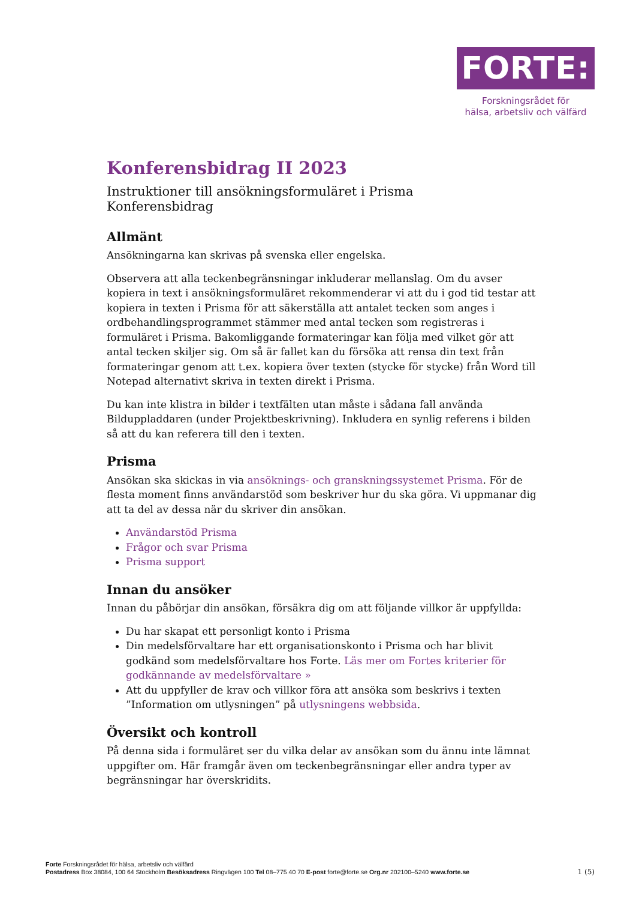FORTE:
Forskningsrådet för
hälsa, arbetsliv och välfärd
Konferensbidrag II 2023
Instruktioner till ansökningsformuläret i Prisma
Konferensbidrag
Allmänt
Ansökningarna kan skrivas på svenska eller engelska.
Observera att alla teckenbegränsningar inkluderar mellanslag. Om du avser kopiera in text i ansökningsformuläret rekommenderar vi att du i god tid testar att kopiera in texten i Prisma för att säkerställa att antalet tecken som anges i ordbehandlingsprogrammet stämmer med antal tecken som registreras i formuläret i Prisma. Bakomliggande formateringar kan följa med vilket gör att antal tecken skiljer sig. Om så är fallet kan du försöka att rensa din text från formateringar genom att t.ex. kopiera över texten (stycke för stycke) från Word till Notepad alternativt skriva in texten direkt i Prisma.
Du kan inte klistra in bilder i textfälten utan måste i sådana fall använda Bilduppladdaren (under Projektbeskrivning). Inkludera en synlig referens i bilden så att du kan referera till den i texten.
Prisma
Ansökan ska skickas in via ansöknings- och granskningssystemet Prisma. För de flesta moment finns användarstöd som beskriver hur du ska göra. Vi uppmanar dig att ta del av dessa när du skriver din ansökan.
Användarstöd Prisma
Frågor och svar Prisma
Prisma support
Innan du ansöker
Innan du påbörjar din ansökan, försäkra dig om att följande villkor är uppfyllda:
Du har skapat ett personligt konto i Prisma
Din medelsförvaltare har ett organisationskonto i Prisma och har blivit godkänd som medelsförvaltare hos Forte. Läs mer om Fortes kriterier för godkännande av medelsförvaltare »
Att du uppfyller de krav och villkor föra att ansöka som beskrivs i texten ”Information om utlysningen” på utlysningens webbsida.
Översikt och kontroll
På denna sida i formuläret ser du vilka delar av ansökan som du ännu inte lämnat uppgifter om. Här framgår även om teckenbegränsningar eller andra typer av begränsningar har överskridits.
Forte Forskningsrådet för hälsa, arbetsliv och välfärd
Postadress Box 38084, 100 64 Stockholm Besöksadress Ringvägen 100 Tel 08–775 40 70 E-post forte@forte.se Org.nr 202100–5240 www.forte.se
1 (5)